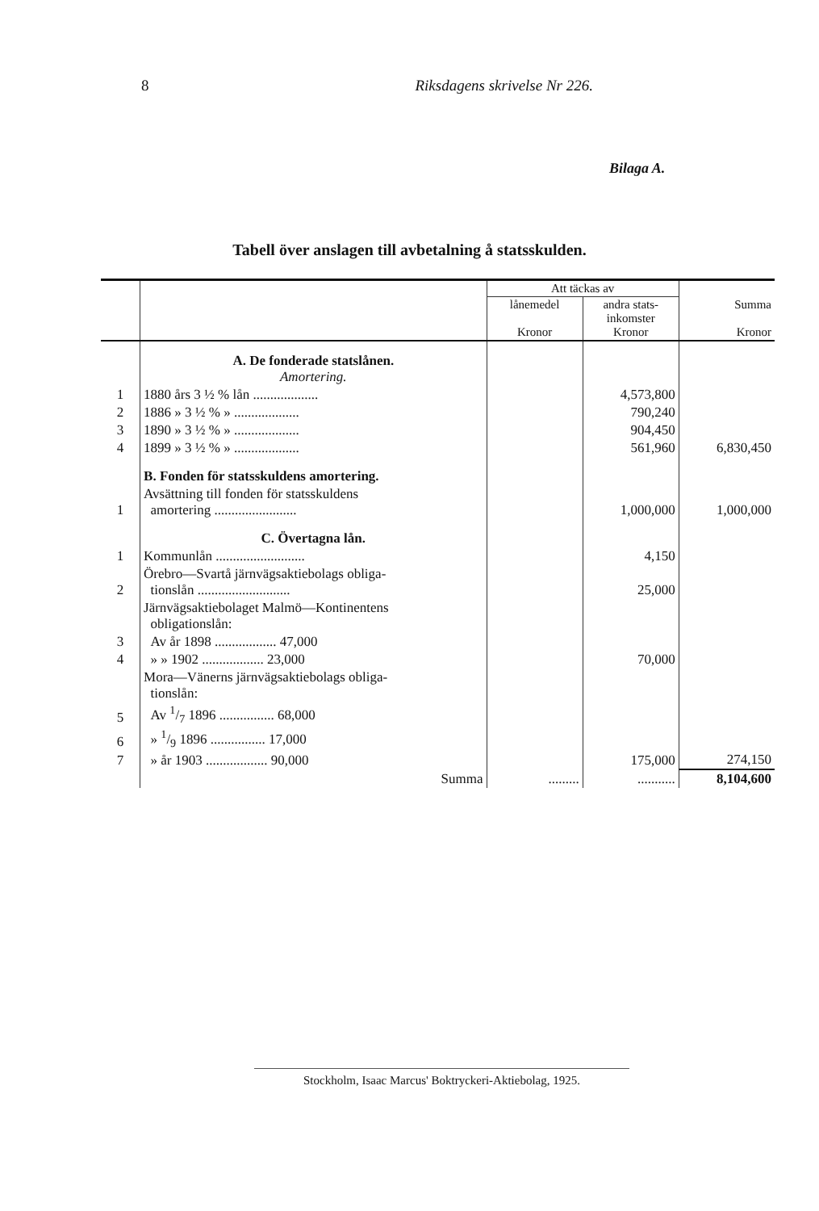8 Riksdagens skrivelse Nr 226.
Bilaga A.
Tabell över anslagen till avbetalning å statsskulden.
| | | Att täckas av | | Summa Kronor |
| --- | --- | --- | --- | --- |
| | | lånemedel Kronor | andra stats- inkomster Kronor | |
| | A. De fonderade statslånen. Amortering. | | | |
| 1 | 1880 års 3 ½ % lån ................... | | 4,573,800 | |
| 2 | 1886 » 3 ½ % » ................... | | 790,240 | |
| 3 | 1890 » 3 ½ % » ................... | | 904,450 | |
| 4 | 1899 » 3 ½ % » ................... | | 561,960 | 6,830,450 |
| | B. Fonden för statsskuldens amortering. | | | |
| 1 | Avsättning till fonden för statsskuldens amortering ........................ | | 1,000,000 | 1,000,000 |
| | C. Övertagna lån. | | | |
| 1 | Kommunlån .......................... | | 4,150 | |
| 2 | Örebro—Svartå järnvägsaktiebolags obliga- tionslån ........................... | | 25,000 | |
| | Järnvägsaktiebolaget Malmö—Kontinentens obligationslån: | | | |
| 3 | Av år 1898 .................. 47,000 | | | |
| 4 | » » 1902 .................. 23,000 | | 70,000 | |
| | Mora—Vänerns järnvägsaktiebolags obliga- tionslån: | | | |
| 5 | Av 1/7 1896 ................ 68,000 | | | |
| 6 | » 1/9 1896 ................ 17,000 | | | |
| 7 | » år 1903 .................. 90,000 | | 175,000 | 274,150 |
| | Summa | ......... | ........... | 8,104,600 |
Stockholm, Isaac Marcus' Boktryckeri-Aktiebolag, 1925.